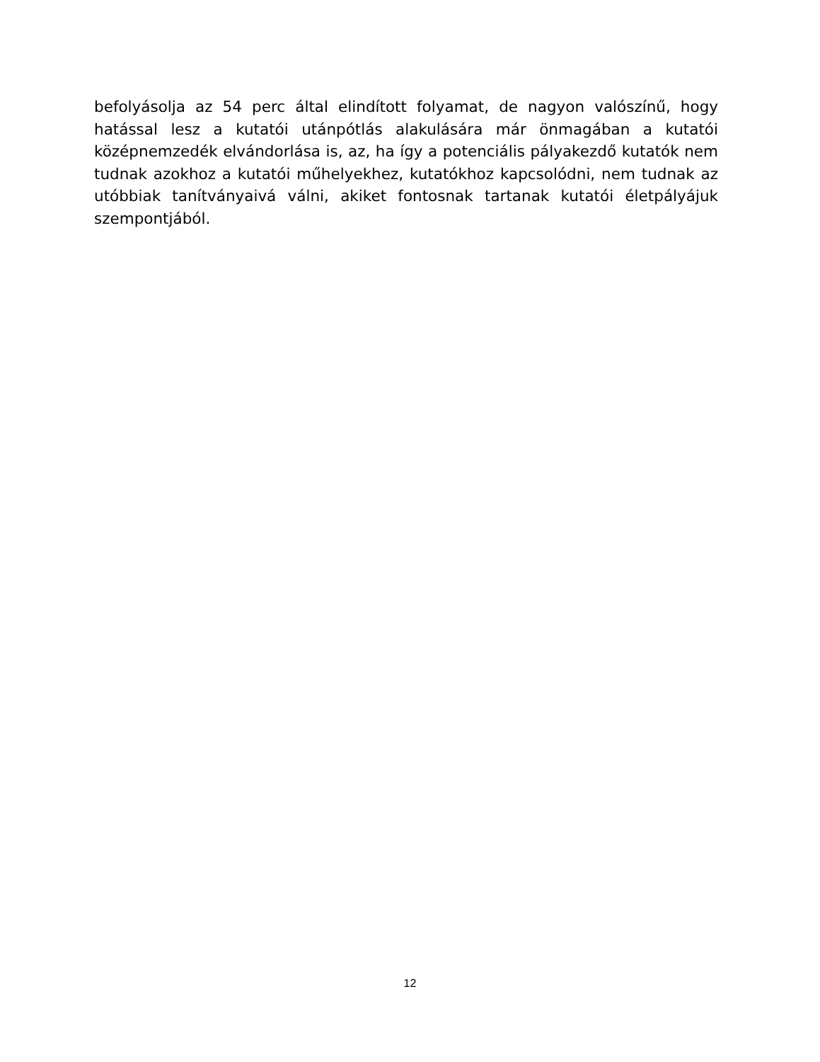befolyásolja az 54 perc által elindított folyamat, de nagyon valószínű, hogy hatással lesz a kutatói utánpótlás alakulására már önmagában a kutatói középnemzedék elvándorlása is, az, ha így a potenciális pályakezdő kutatók nem tudnak azokhoz a kutatói műhelyekhez, kutatókhoz kapcsolódni, nem tudnak az utóbbiak tanítványaivá válni, akiket fontosnak tartanak kutatói életpályájuk szempontjából.
12